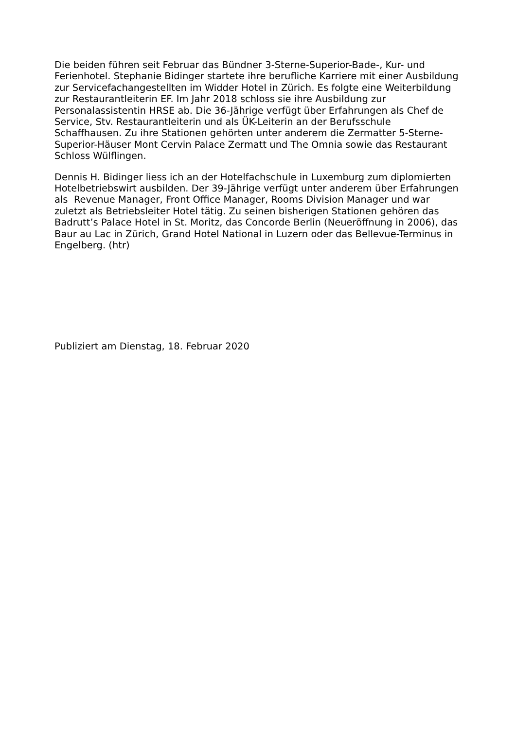Die beiden führen seit Februar das Bündner 3-Sterne-Superior-Bade-, Kur- und
Ferienhotel. Stephanie Bidinger startete ihre berufliche Karriere mit einer Ausbildung
zur Servicefachangestellten im Widder Hotel in Zürich. Es folgte eine Weiterbildung
zur Restaurantleiterin EF. Im Jahr 2018 schloss sie ihre Ausbildung zur
Personalassistentin HRSE ab. Die 36-Jährige verfügt über Erfahrungen als Chef de
Service, Stv. Restaurantleiterin und als ÜK-Leiterin an der Berufsschule
Schaffhausen. Zu ihre Stationen gehörten unter anderem die Zermatter 5-Sterne-
Superior-Häuser Mont Cervin Palace Zermatt und The Omnia sowie das Restaurant
Schloss Wülflingen.
Dennis H. Bidinger liess ich an der Hotelfachschule in Luxemburg zum diplomierten
Hotelbetriebswirt ausbilden. Der 39-Jährige verfügt unter anderem über Erfahrungen
als Revenue Manager, Front Office Manager, Rooms Division Manager und war
zuletzt als Betriebsleiter Hotel tätig. Zu seinen bisherigen Stationen gehören das
Badrutt’s Palace Hotel in St. Moritz, das Concorde Berlin (Neueröffnung in 2006), das
Baur au Lac in Zürich, Grand Hotel National in Luzern oder das Bellevue-Terminus in
Engelberg. (htr)
Publiziert am Dienstag, 18. Februar 2020